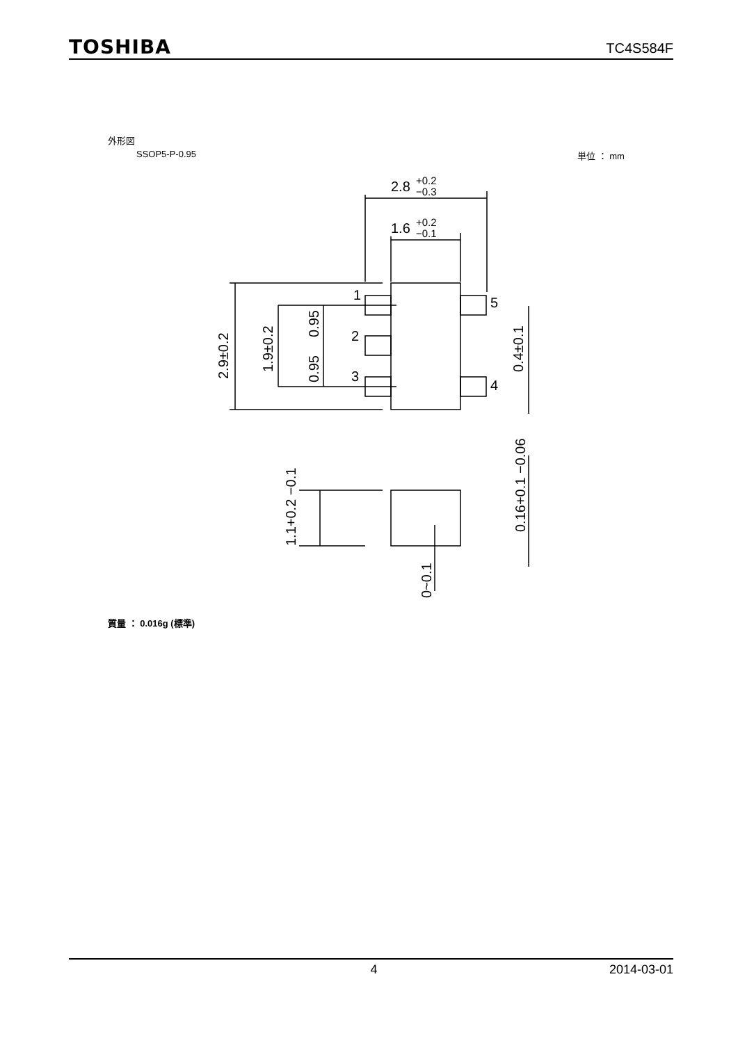TOSHIBA TC4S584F
外形図
SSOP5-P-0.95 単位 ： mm
2.8
+0.2
−0.3
1.6
+0.2
−0.1
1
2
3
5
4
2.9±0.2
1.9±0.2
0.95
0.95
0.4±0.1
1.1+0.2 −0.1
0~0.1
0.16+0.1 −0.06
質量 ： 0.016g (標準)
4 2014-03-01